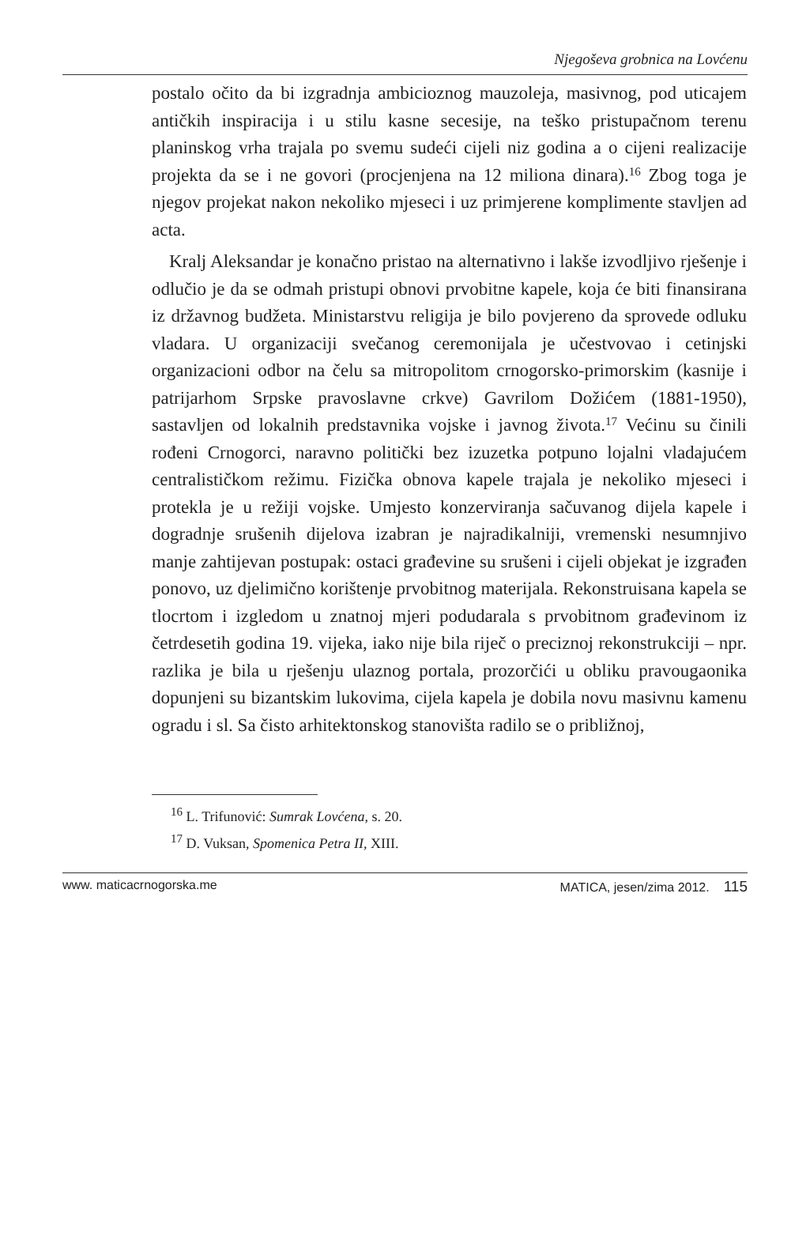Njegoševa grobnica na Lovćenu
postalo očito da bi izgradnja ambicioznog mauzoleja, masivnog, pod uticajem antičkih inspiracija i u stilu kasne secesije, na teško pristupačnom terenu planinskog vrha trajala po svemu sudeći cijeli niz godina a o cijeni realizacije projekta da se i ne govori (procjenjena na 12 miliona dinara).<sup>16</sup> Zbog toga je njegov projekat nakon nekoliko mjeseci i uz primjerene komplimente stavljen ad acta.
Kralj Aleksandar je konačno pristao na alternativno i lakše izvodljivo rješenje i odlučio je da se odmah pristupi obnovi prvobitne kapele, koja će biti finansirana iz državnog budžeta. Ministarstvu religija je bilo povjereno da sprovede odluku vladara. U organizaciji svečanog ceremonijala je učestvovao i cetinjski organizacioni odbor na čelu sa mitropolitom crnogorsko-primorskim (kasnije i patrijarhom Srpske pravoslavne crkve) Gavrilom Dožićem (1881-1950), sastavljen od lokalnih predstavnika vojske i javnog života.<sup>17</sup> Većinu su činili rođeni Crnogorci, naravno politički bez izuzetka potpuno lojalni vladajućem centralističkom režimu. Fizička obnova kapele trajala je nekoliko mjeseci i protekla je u režiji vojske. Umjesto konzerviranja sačuvanog dijela kapele i dogradnje srušenih dijelova izabran je najradikalniji, vremenski nesumnjivo manje zahtijevan postupak: ostaci građevine su srušeni i cijeli objekat je izgrađen ponovo, uz djelimično korištenje prvobitnog materijala. Rekonstruisana kapela se tlocrtom i izgledom u znatnoj mjeri podudarala s prvobitnom građevinom iz četrdesetih godina 19. vijeka, iako nije bila riječ o preciznoj rekonstrukciji – npr. razlika je bila u rješenju ulaznog portala, prozorčići u obliku pravougaonika dopunjeni su bizantskim lukovima, cijela kapela je dobila novu masivnu kamenu ogradu i sl. Sa čisto arhitektonskog stanovišta radilo se o približnoj,
<sup>16</sup> L. Trifunović: Sumrak Lovćena, s. 20.
<sup>17</sup> D. Vuksan, Spomenica Petra II, XIII.
www. maticacrnogorska.me MATICA, jesen/zima 2012. 115